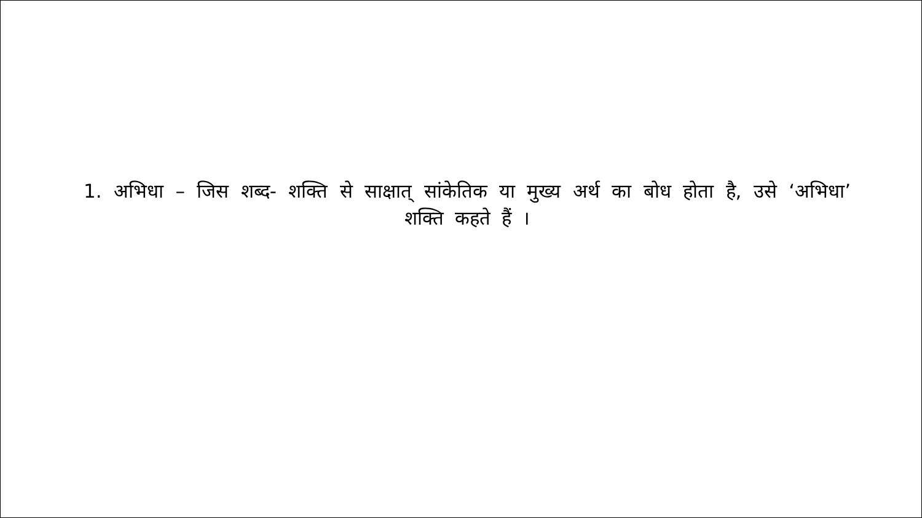1. अभिधा – जिस शब्द- शक्ति से साक्षात् सांकेतिक या मुख्य अर्थ का बोध होता है, उसे ‘अभिधा’ शक्ति कहते हैं ।